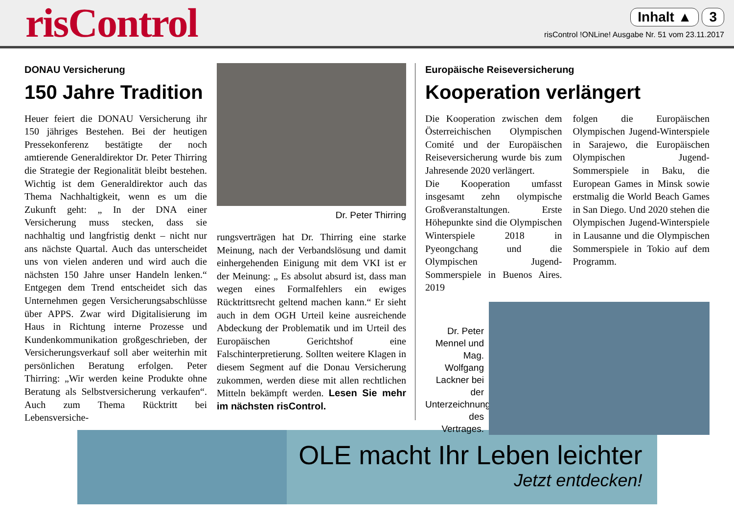risControl
Inhalt ▲ 3
risControl !ONLine! Ausgabe Nr. 51 vom 23.11.2017
DONAU Versicherung
150 Jahre Tradition
Heuer feiert die DONAU Versicherung ihr 150 jähriges Bestehen. Bei der heutigen Pressekonferenz bestätigte der noch amtierende Generaldirektor Dr. Peter Thirring die Strategie der Regionalität bleibt bestehen. Wichtig ist dem Generaldirektor auch das Thema Nachhaltigkeit, wenn es um die Zukunft geht: „ In der DNA einer Versicherung muss stecken, dass sie nachhaltig und langfristig denkt – nicht nur ans nächste Quartal. Auch das unterscheidet uns von vielen anderen und wird auch die nächsten 150 Jahre unser Handeln lenken.“ Entgegen dem Trend entscheidet sich das Unternehmen gegen Versicherungsabschlüsse über APPS. Zwar wird Digitalisierung im Haus in Richtung interne Prozesse und Kundenkommunikation großgeschrieben, der Versicherungsverkauf soll aber weiterhin mit persönlichen Beratung erfolgen. Peter Thirring: „Wir werden keine Produkte ohne Beratung als Selbstversicherung verkaufen“. Auch zum Thema Rücktritt bei Lebensversiche-
Dr. Peter Thirring
rungsverträgen hat Dr. Thirring eine starke Meinung, nach der Verbandslösung und damit einhergehenden Einigung mit dem VKI ist er der Meinung: „ Es absolut absurd ist, dass man wegen eines Formalfehlers ein ewiges Rücktrittsrecht geltend machen kann.“ Er sieht auch in dem OGH Urteil keine ausreichende Abdeckung der Problematik und im Urteil des Europäischen Gerichtshof eine Falschinterpretierung. Sollten weitere Klagen in diesem Segment auf die Donau Versicherung zukommen, werden diese mit allen rechtlichen Mitteln bekämpft werden. Lesen Sie mehr im nächsten risControl.
Europäische Reiseversicherung
Kooperation verlängert
Die Kooperation zwischen dem Österreichischen Olympischen Comité und der Europäischen Reiseversicherung wurde bis zum Jahresende 2020 verlängert.
Die Kooperation umfasst insgesamt zehn olympische Großveranstaltungen. Erste Höhepunkte sind die Olympischen Winterspiele 2018 in Pyeongchang und die Olympischen Jugend-Sommerspiele in Buenos Aires. 2019
folgen die Europäischen Olympischen Jugend-Winterspiele in Sarajewo, die Europäischen Olympischen Jugend-Sommerspiele in Baku, die European Games in Minsk sowie erstmalig die World Beach Games in San Diego. Und 2020 stehen die Olympischen Jugend-Winterspiele in Lausanne und die Olympischen Sommerspiele in Tokio auf dem Programm.
Dr. Peter Mennel und Mag. Wolfgang Lackner bei der Unterzeichnung des Vertrages.
OLE macht Ihr Leben leichter
Jetzt entdecken!